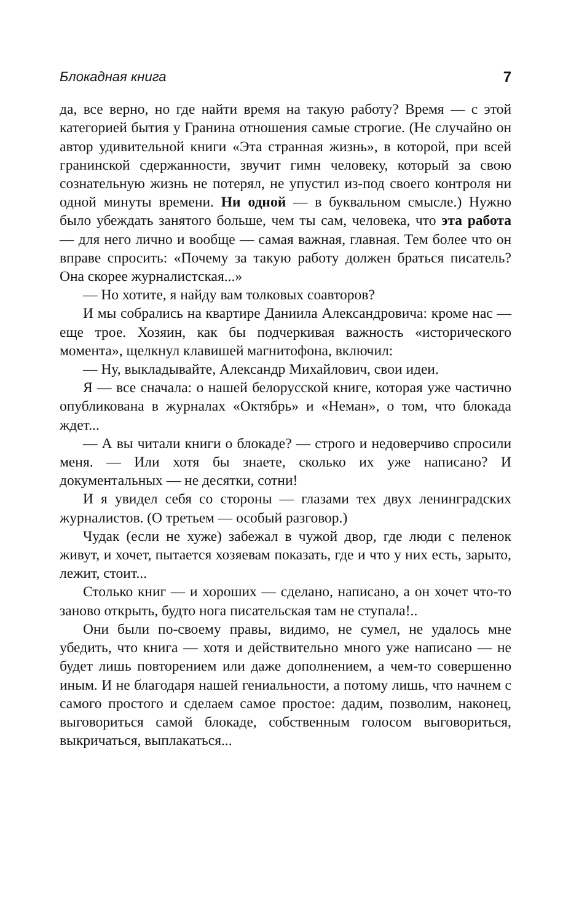Блокадная книга 7
да, все верно, но где найти время на такую работу? Время — с этой категорией бытия у Гранина отношения самые строгие. (Не случайно он автор удивительной книги «Эта странная жизнь», в которой, при всей гранинской сдержанности, звучит гимн человеку, который за свою сознательную жизнь не потерял, не упустил из-под своего контроля ни одной минуты времени. Ни одной — в буквальном смысле.) Нужно было убеждать занятого больше, чем ты сам, человека, что эта работа — для него лично и вообще — самая важная, главная. Тем более что он вправе спросить: «Почему за такую работу должен браться писатель? Она скорее журналистская...»
— Но хотите, я найду вам толковых соавторов?
И мы собрались на квартире Даниила Александровича: кроме нас — еще трое. Хозяин, как бы подчеркивая важность «исторического момента», щелкнул клавишей магнитофона, включил:
— Ну, выкладывайте, Александр Михайлович, свои идеи.
Я — все сначала: о нашей белорусской книге, которая уже частично опубликована в журналах «Октябрь» и «Неман», о том, что блокада ждет...
— А вы читали книги о блокаде? — строго и недоверчиво спросили меня. — Или хотя бы знаете, сколько их уже написано? И документальных — не десятки, сотни!
И я увидел себя со стороны — глазами тех двух ленинградских журналистов. (О третьем — особый разговор.)
Чудак (если не хуже) забежал в чужой двор, где люди с пеленок живут, и хочет, пытается хозяевам показать, где и что у них есть, зарыто, лежит, стоит...
Столько книг — и хороших — сделано, написано, а он хочет что-то заново открыть, будто нога писательская там не ступала!..
Они были по-своему правы, видимо, не сумел, не удалось мне убедить, что книга — хотя и действительно много уже написано — не будет лишь повторением или даже дополнением, а чем-то совершенно иным. И не благодаря нашей гениальности, а потому лишь, что начнем с самого простого и сделаем самое простое: дадим, позволим, наконец, выговориться самой блокаде, собственным голосом выговориться, выкричаться, выплакаться...